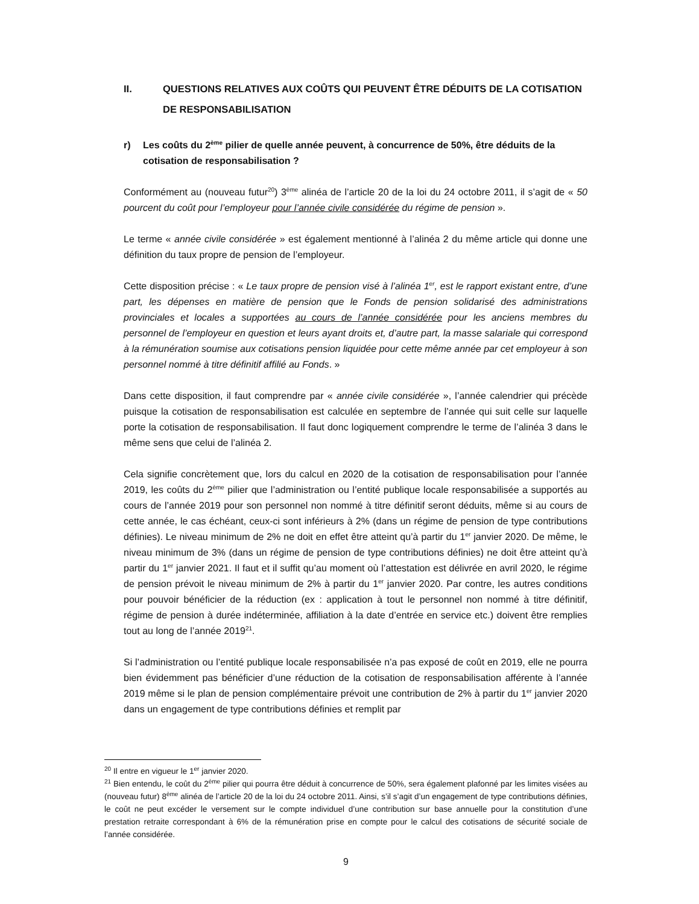II. QUESTIONS RELATIVES AUX COÛTS QUI PEUVENT ÊTRE DÉDUITS DE LA COTISATION DE RESPONSABILISATION
r) Les coûts du 2<sup>ème</sup> pilier de quelle année peuvent, à concurrence de 50%, être déduits de la cotisation de responsabilisation ?
Conformément au (nouveau futur<sup>20</sup>) 3<sup>ème</sup> alinéa de l’article 20 de la loi du 24 octobre 2011, il s’agit de « 50 pourcent du coût pour l’employeur pour l’année civile considérée du régime de pension ».
Le terme « année civile considérée » est également mentionné à l’alinéa 2 du même article qui donne une définition du taux propre de pension de l’employeur.
Cette disposition précise : « Le taux propre de pension visé à l’alinéa 1<sup>er</sup>, est le rapport existant entre, d’une part, les dépenses en matière de pension que le Fonds de pension solidarisé des administrations provinciales et locales a supportées au cours de l’année considérée pour les anciens membres du personnel de l’employeur en question et leurs ayant droits et, d’autre part, la masse salariale qui correspond à la rémunération soumise aux cotisations pension liquidée pour cette même année par cet employeur à son personnel nommé à titre définitif affilié au Fonds. »
Dans cette disposition, il faut comprendre par « année civile considérée », l’année calendrier qui précède puisque la cotisation de responsabilisation est calculée en septembre de l’année qui suit celle sur laquelle porte la cotisation de responsabilisation. Il faut donc logiquement comprendre le terme de l’alinéa 3 dans le même sens que celui de l’alinéa 2.
Cela signifie concrètement que, lors du calcul en 2020 de la cotisation de responsabilisation pour l’année 2019, les coûts du 2<sup>ème</sup> pilier que l’administration ou l’entité publique locale responsabilisée a supportés au cours de l’année 2019 pour son personnel non nommé à titre définitif seront déduits, même si au cours de cette année, le cas échéant, ceux-ci sont inférieurs à 2% (dans un régime de pension de type contributions définies). Le niveau minimum de 2% ne doit en effet être atteint qu’à partir du 1<sup>er</sup> janvier 2020. De même, le niveau minimum de 3% (dans un régime de pension de type contributions définies) ne doit être atteint qu’à partir du 1<sup>er</sup> janvier 2021. Il faut et il suffit qu’au moment où l’attestation est délivrée en avril 2020, le régime de pension prévoit le niveau minimum de 2% à partir du 1<sup>er</sup> janvier 2020. Par contre, les autres conditions pour pouvoir bénéficier de la réduction (ex : application à tout le personnel non nommé à titre définitif, régime de pension à durée indéterminée, affiliation à la date d’entrée en service etc.) doivent être remplies tout au long de l’année 2019<sup>21</sup>.
Si l’administration ou l’entité publique locale responsabilisée n’a pas exposé de coût en 2019, elle ne pourra bien évidemment pas bénéficier d’une réduction de la cotisation de responsabilisation afférente à l’année 2019 même si le plan de pension complémentaire prévoit une contribution de 2% à partir du 1<sup>er</sup> janvier 2020 dans un engagement de type contributions définies et remplit par
<sup>20</sup> Il entre en vigueur le 1<sup>er</sup> janvier 2020.
<sup>21</sup> Bien entendu, le coût du 2<sup>ème</sup> pilier qui pourra être déduit à concurrence de 50%, sera également plafonné par les limites visées au (nouveau futur) 8<sup>ème</sup> alinéa de l’article 20 de la loi du 24 octobre 2011. Ainsi, s’il s’agit d’un engagement de type contributions définies, le coût ne peut excéder le versement sur le compte individuel d’une contribution sur base annuelle pour la constitution d’une prestation retraite correspondant à 6% de la rémunération prise en compte pour le calcul des cotisations de sécurité sociale de l’année considérée.
9